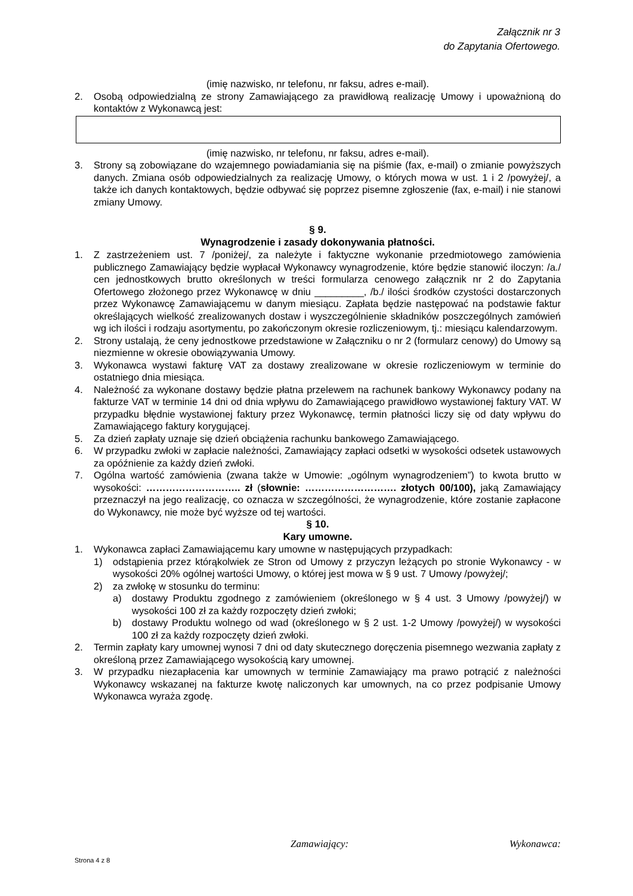Załącznik nr 3
do Zapytania Ofertowego.
(imię nazwisko, nr telefonu, nr faksu, adres e-mail).
2. Osobą odpowiedzialną ze strony Zamawiającego za prawidłową realizację Umowy i upoważnioną do kontaktów z Wykonawcą jest:
(imię nazwisko, nr telefonu, nr faksu, adres e-mail).
3. Strony są zobowiązane do wzajemnego powiadamiania się na piśmie (fax, e-mail) o zmianie powyższych danych. Zmiana osób odpowiedzialnych za realizację Umowy, o których mowa w ust. 1 i 2 /powyżej/, a także ich danych kontaktowych, będzie odbywać się poprzez pisemne zgłoszenie (fax, e-mail) i nie stanowi zmiany Umowy.
§ 9.
Wynagrodzenie i zasady dokonywania płatności.
1. Z zastrzeżeniem ust. 7 /poniżej/, za należyte i faktyczne wykonanie przedmiotowego zamówienia publicznego Zamawiający będzie wypłacał Wykonawcy wynagrodzenie, które będzie stanowić iloczyn: /a./ cen jednostkowych brutto określonych w treści formularza cenowego załącznik nr 2 do Zapytania Ofertowego złożonego przez Wykonawcę w dniu _________, /b./ ilości środków czystości dostarczonych przez Wykonawcę Zamawiającemu w danym miesiącu. Zapłata będzie następować na podstawie faktur określających wielkość zrealizowanych dostaw i wyszczególnienie składników poszczególnych zamówień wg ich ilości i rodzaju asortymentu, po zakończonym okresie rozliczeniowym, tj.: miesiącu kalendarzowym.
2. Strony ustalają, że ceny jednostkowe przedstawione w Załączniku o nr 2 (formularz cenowy) do Umowy są niezmienne w okresie obowiązywania Umowy.
3. Wykonawca wystawi fakturę VAT za dostawy zrealizowane w okresie rozliczeniowym w terminie do ostatniego dnia miesiąca.
4. Należność za wykonane dostawy będzie płatna przelewem na rachunek bankowy Wykonawcy podany na fakturze VAT w terminie 14 dni od dnia wpływu do Zamawiającego prawidłowo wystawionej faktury VAT. W przypadku błędnie wystawionej faktury przez Wykonawcę, termin płatności liczy się od daty wpływu do Zamawiającego faktury korygującej.
5. Za dzień zapłaty uznaje się dzień obciążenia rachunku bankowego Zamawiającego.
6. W przypadku zwłoki w zapłacie należności, Zamawiający zapłaci odsetki w wysokości odsetek ustawowych za opóźnienie za każdy dzień zwłoki.
7. Ogólna wartość zamówienia (zwana także w Umowie: „ogólnym wynagrodzeniem”) to kwota brutto w wysokości: ……………………….. zł (słownie: ………………………. złotych 00/100), jaką Zamawiający przeznaczył na jego realizację, co oznacza w szczególności, że wynagrodzenie, które zostanie zapłacone do Wykonawcy, nie może być wyższe od tej wartości.
§ 10.
Kary umowne.
1. Wykonawca zapłaci Zamawiającemu kary umowne w następujących przypadkach:
1) odstąpienia przez którąkolwiek ze Stron od Umowy z przyczyn leżących po stronie Wykonawcy - w wysokości 20% ogólnej wartości Umowy, o której jest mowa w § 9 ust. 7 Umowy /powyżej/;
2) za zwłokę w stosunku do terminu:
a) dostawy Produktu zgodnego z zamówieniem (określonego w § 4 ust. 3 Umowy /powyżej/) w wysokości 100 zł za każdy rozpoczęty dzień zwłoki;
b) dostawy Produktu wolnego od wad (określonego w § 2 ust. 1-2 Umowy /powyżej/) w wysokości 100 zł za każdy rozpoczęty dzień zwłoki.
2. Termin zapłaty kary umownej wynosi 7 dni od daty skutecznego doręczenia pisemnego wezwania zapłaty z określoną przez Zamawiającego wysokością kary umownej.
3. W przypadku niezapłacenia kar umownych w terminie Zamawiający ma prawo potrącić z należności Wykonawcy wskazanej na fakturze kwotę naliczonych kar umownych, na co przez podpisanie Umowy Wykonawca wyraża zgodę.
Zamawiający: Wykonawca:
Strona 4 z 8